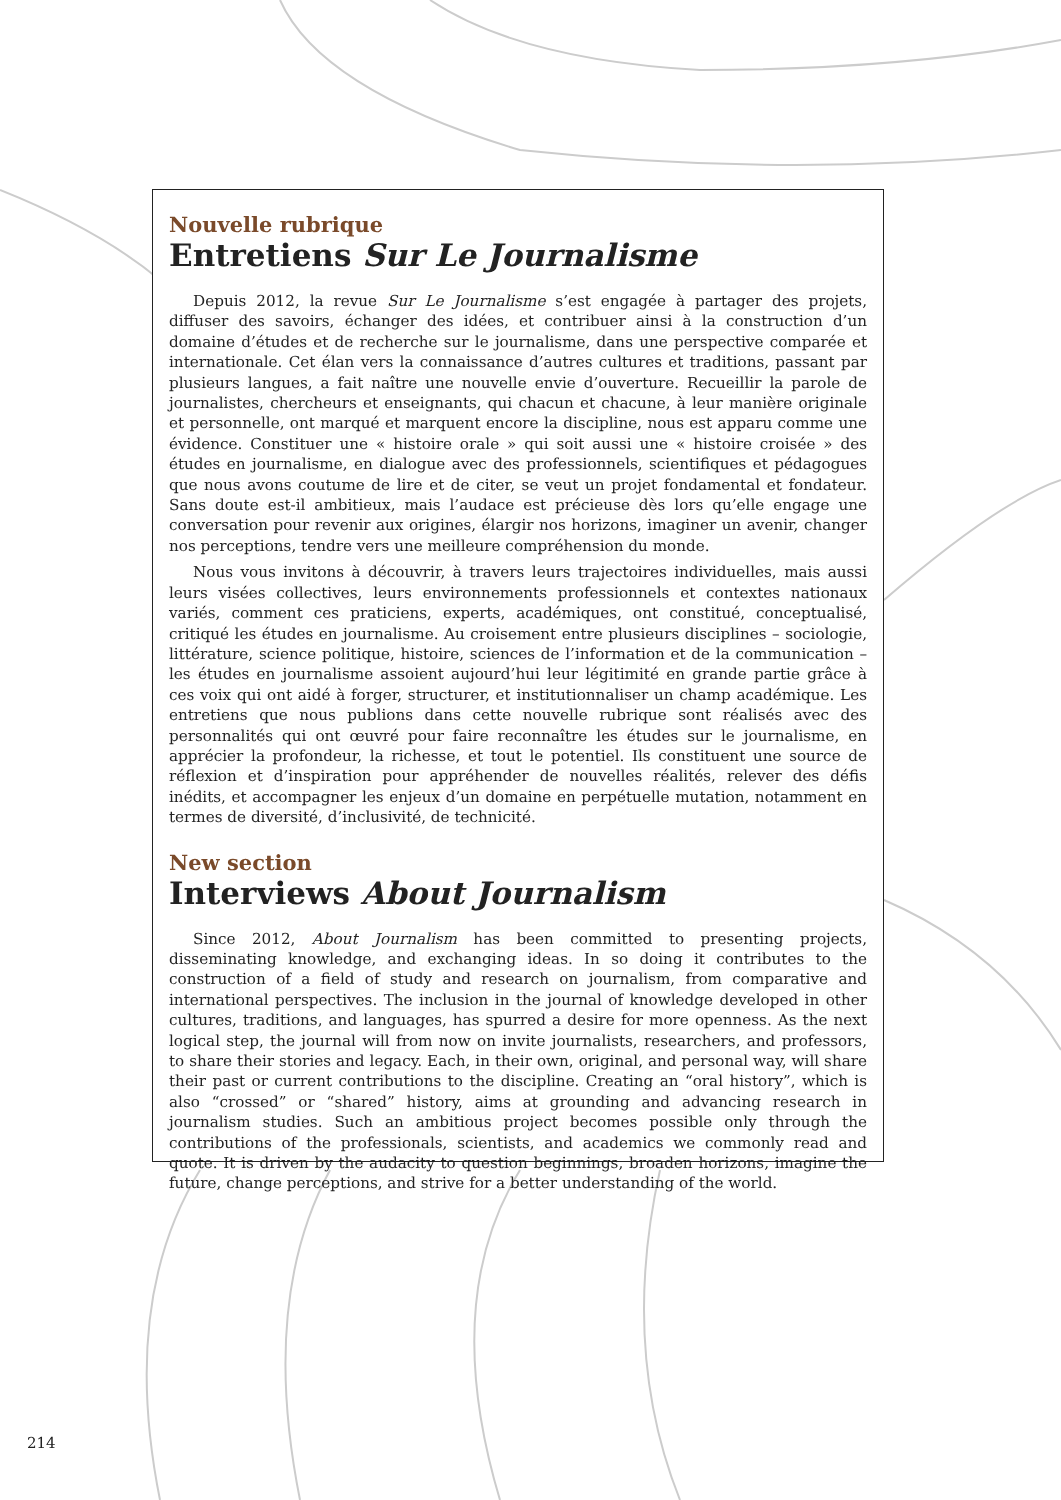Nouvelle rubrique
Entretiens Sur Le Journalisme
Depuis 2012, la revue Sur Le Journalisme s’est engagée à partager des projets, diffuser des savoirs, échanger des idées, et contribuer ainsi à la construction d’un domaine d’études et de recherche sur le journalisme, dans une perspective comparée et internationale. Cet élan vers la connaissance d’autres cultures et traditions, passant par plusieurs langues, a fait naître une nouvelle envie d’ouverture. Recueillir la parole de journalistes, chercheurs et enseignants, qui chacun et chacune, à leur manière originale et personnelle, ont marqué et marquent encore la discipline, nous est apparu comme une évidence. Constituer une « histoire orale » qui soit aussi une « histoire croisée » des études en journalisme, en dialogue avec des professionnels, scientifiques et pédagogues que nous avons coutume de lire et de citer, se veut un projet fondamental et fondateur. Sans doute est-il ambitieux, mais l’audace est précieuse dès lors qu’elle engage une conversation pour revenir aux origines, élargir nos horizons, imaginer un avenir, changer nos perceptions, tendre vers une meilleure compréhension du monde.
Nous vous invitons à découvrir, à travers leurs trajectoires individuelles, mais aussi leurs visées collectives, leurs environnements professionnels et contextes nationaux variés, comment ces praticiens, experts, académiques, ont constitué, conceptualisé, critiqué les études en journalisme. Au croisement entre plusieurs disciplines – sociologie, littérature, science politique, histoire, sciences de l’information et de la communication – les études en journalisme assoient aujourd’hui leur légitimité en grande partie grâce à ces voix qui ont aidé à forger, structurer, et institutionnaliser un champ académique. Les entretiens que nous publions dans cette nouvelle rubrique sont réalisés avec des personnalités qui ont œuvré pour faire reconnaître les études sur le journalisme, en apprécier la profondeur, la richesse, et tout le potentiel. Ils constituent une source de réflexion et d’inspiration pour appréhender de nouvelles réalités, relever des défis inédits, et accompagner les enjeux d’un domaine en perpétuelle mutation, notamment en termes de diversité, d’inclusivité, de technicité.
New section
Interviews About Journalism
Since 2012, About Journalism has been committed to presenting projects, disseminating knowledge, and exchanging ideas. In so doing it contributes to the construction of a field of study and research on journalism, from comparative and international perspectives. The inclusion in the journal of knowledge developed in other cultures, traditions, and languages, has spurred a desire for more openness. As the next logical step, the journal will from now on invite journalists, researchers, and professors, to share their stories and legacy. Each, in their own, original, and personal way, will share their past or current contributions to the discipline. Creating an “oral history”, which is also “crossed” or “shared” history, aims at grounding and advancing research in journalism studies. Such an ambitious project becomes possible only through the contributions of the professionals, scientists, and academics we commonly read and quote. It is driven by the audacity to question beginnings, broaden horizons, imagine the future, change perceptions, and strive for a better understanding of the world.
214